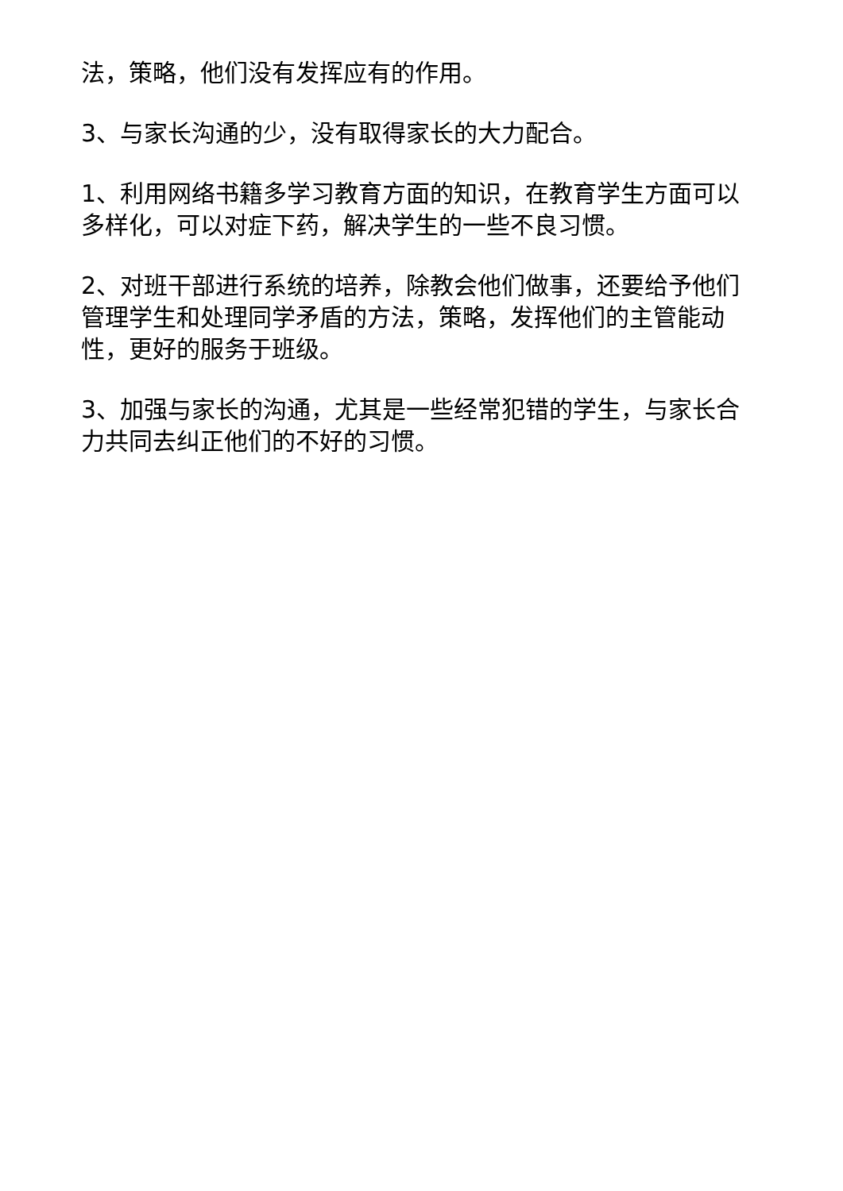法，策略，他们没有发挥应有的作用。
3、与家长沟通的少，没有取得家长的大力配合。
1、利用网络书籍多学习教育方面的知识，在教育学生方面可以多样化，可以对症下药，解决学生的一些不良习惯。
2、对班干部进行系统的培养，除教会他们做事，还要给予他们管理学生和处理同学矛盾的方法，策略，发挥他们的主管能动性，更好的服务于班级。
3、加强与家长的沟通，尤其是一些经常犯错的学生，与家长合力共同去纠正他们的不好的习惯。